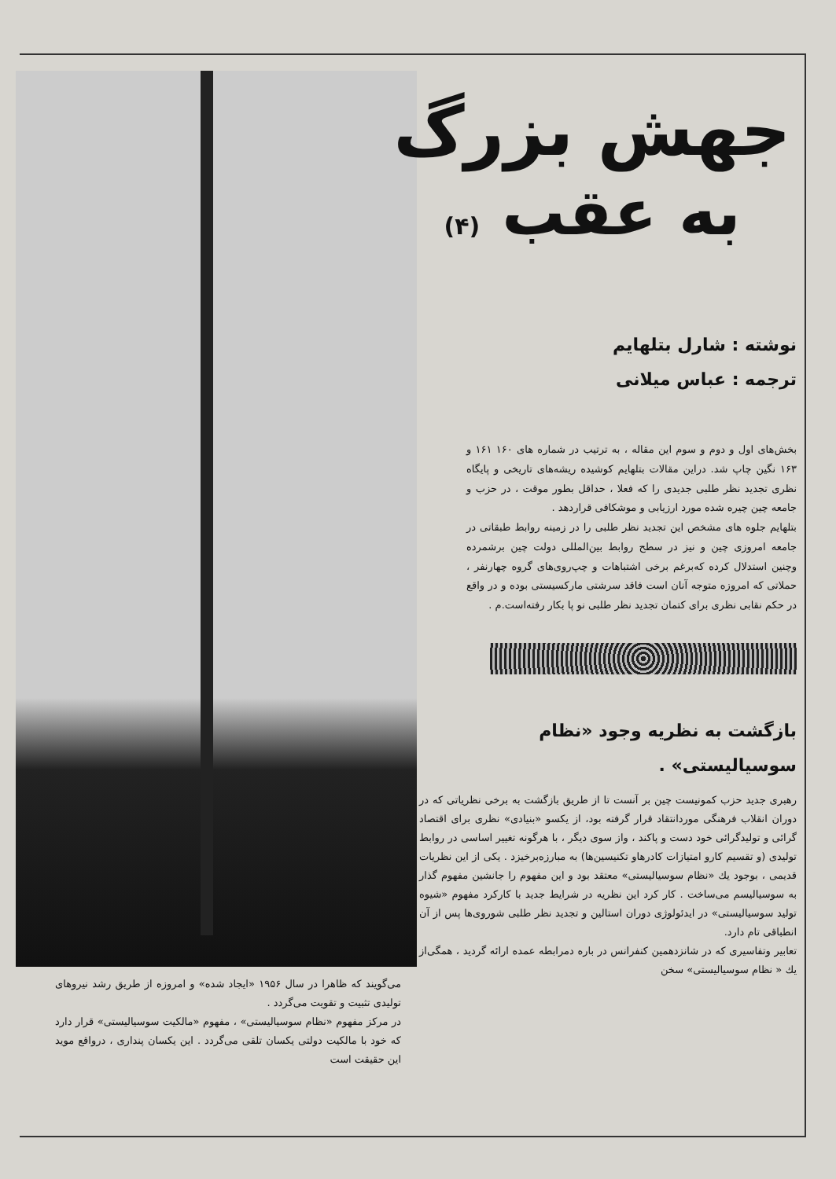جهش بزرگ
به عقب (۴)
نوشته : شارل بتلهایم
ترجمه : عباس میلانی
بخش‌های اول و دوم و سوم این مقاله ، به ترتیب در شماره های ۱۶۰ ۱۶۱ و ۱۶۳ نگین چاپ شد. دراین مقالات بتلهایم کوشیده ریشه‌های تاریخی و پایگاه نظری تجدید نظر طلبی جدیدی را که فعلا ، حداقل بطور موقت ، در حزب و جامعه چین چیره شده مورد ارزیابی و موشکافی قراردهد .
بتلهایم جلوه های مشخص این تجدید نظر طلبی را در زمینه روابط طبقاتی در جامعه امروزی چین و نیز در سطح روابط بین‌المللی دولت چین برشمرده وچنین استدلال کرده که‌برغم برخی اشتباهات و چپ‌روی‌های گروه چهارنفر ، حملاتی که امروزه متوجه آنان است فاقد سرشتی مارکسیستی بوده و در واقع در حکم نقابی نظری برای کتمان تجدید نظر طلبی نو پا بکار رفته‌است.م .
بازگشت به نظریه وجود «نظام سوسیالیستی» .
رهبری جدید حزب کمونیست چین بر آنست تا از طریق بازگشت به برخی نظریاتی که در دوران انقلاب فرهنگی موردانتقاد قرار گرفته بود، از یکسو «بنیادی» نظری برای اقتصاد گرائی و تولیدگرائی خود دست و پاکند ، واز سوی دیگر ، با هرگونه تغییر اساسی در روابط تولیدی (و تقسیم کارو امتیازات کادرهاو تکنیسین‌ها) به مبارزه‌برخیزد . یکی از این نظریات قدیمی ، بوجود یك «نظام سوسیالیستی» معتقد بود و این مفهوم را جانشین مفهوم گذار به سوسیالیسم می‌ساخت . کار کرد این نظریه در شرایط جدید با کارکرد مفهوم «شیوه تولید سوسیالیستی» در ایدئولوژی دوران استالین و تجدید نظر طلبی شوروی‌ها پس از آن انطباقی تام دارد.
تعابیر وتفاسیری که در شانزدهمین کنفرانس در باره دمرابطه عمده ارائه گردید ، همگی‌از یك « نظام سوسیالیستی» سخن
می‌گویند که ظاهرا در سال ۱۹۵۶ «ایجاد شده» و امروزه از طریق رشد نیروهای تولیدی تثبیت و تقویت می‌گردد .
در مرکز مفهوم «نظام سوسیالیستی» ، مفهوم «مالکیت سوسیالیستی» قرار دارد که خود با مالکیت دولتی یکسان تلقی می‌گردد . این یکسان پنداری ، درواقع موید این حقیقت است